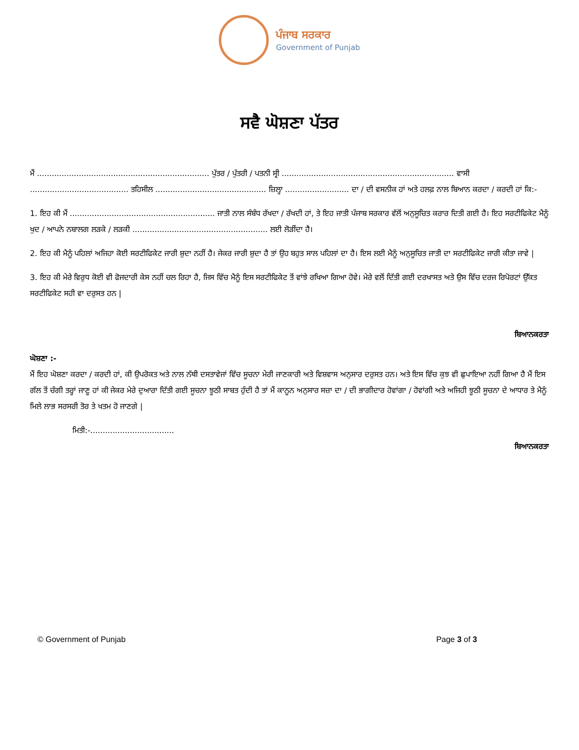ਪੰਜਾਬ ਸਰਕਾਰ
Government of Punjab
ਸਵੈ ਘੋਸ਼ਣਾ ਪੱਤਰ
ਮੈਂ ...................................................................... ਪੁੱਤਰ / ਪੁੱਤਰੀ / ਪਤਨੀ ਸ੍ਰੀ ...................................................................... ਵਾਸੀ ........................................ ਤਹਿਸੀਲ ............................................. ਜ਼ਿਲ੍ਹਾ .......................... ਦਾ / ਦੀ ਵਸਨੀਕ ਹਾਂ ਅਤੇ ਹਲਫ਼ ਨਾਲ ਬਿਆਨ ਕਰਦਾ / ਕਰਦੀ ਹਾਂ ਕਿ:-
1. ਇਹ ਕੀ ਮੈਂ ........................................................... ਜਾਤੀ ਨਾਲ ਸੰਬੰਧ ਰੱਖਦਾ / ਰੱਖਦੀ ਹਾਂ, ਤੇ ਇਹ ਜਾਤੀ ਪੰਜਾਬ ਸਰਕਾਰ ਵੱਲੋਂ ਅਨੁਸੂਚਿਤ ਕਰਾਰ ਦਿਤੀ ਗਈ ਹੈ। ਇਹ ਸਰਟੀਫਿਕੇਟ ਮੈਨੂੰ ਖੁਦ / ਆਪਨੇ ਨਬਾਲਗ ਲੜਕੇ / ਲੜਕੀ ....................................................... ਲਈ ਲੋੜੀਂਦਾ ਹੈ।
2. ਇਹ ਕੀ ਮੈਨੂੰ ਪਹਿਲਾਂ ਅਜਿਹਾ ਕੋਈ ਸਰਟੀਫਿਕੇਟ ਜਾਰੀ ਸ਼ੁਦਾ ਨਹੀਂ ਹੈ। ਜੇਕਰ ਜਾਰੀ ਸ਼ੁਦਾ ਹੈ ਤਾਂ ਉਹ ਬਹੁਤ ਸਾਲ ਪਹਿਲਾਂ ਦਾ ਹੈ। ਇਸ ਲਈ ਮੈਨੂੰ ਅਨੁਸੂਚਿਤ ਜਾਤੀ ਦਾ ਸਰਟੀਫਿਕੇਟ ਜਾਰੀ ਕੀਤਾ ਜਾਵੇ |
3. ਇਹ ਕੀ ਮੇਰੇ ਵਿਰੁਧ ਕੋਈ ਵੀ ਫੋਜਦਾਰੀ ਕੇਸ ਨਹੀਂ ਚਲ ਰਿਹਾ ਹੈ, ਜਿਸ ਵਿੱਚ ਮੈਨੂੰ ਇਸ ਸਰਟੀਫਿਕੇਟ ਤੋਂ ਵਾਂਝੇ ਰਖਿਆ ਗਿਆ ਹੋਵੇ। ਮੇਰੇ ਵਲੋਂ ਦਿੱਤੀ ਗਈ ਦਰਖਾਸਤ ਅਤੇ ਉਸ ਵਿੱਚ ਦਰਜ ਰਿਪੋਰਟਾਂ ਉੱਕਤ ਸਰਟੀਫਿਕੇਟ ਸਹੀ ਵਾ ਦਰੁਸਤ ਹਨ |
ਬਿਆਨਕਰਤਾ
ਘੋਸ਼ਣਾ :-
ਮੈਂ ਇਹ ਘੋਸ਼ਣਾ ਕਰਦਾ / ਕਰਦੀ ਹਾਂ, ਕੀ ਉਪਰੋਕਤ ਅਤੇ ਨਾਲ ਨੱਥੀ ਦਸਤਾਵੇਜਾਂ ਵਿੱਚ ਸੂਚਨਾ ਮੇਰੀ ਜਾਣਕਾਰੀ ਅਤੇ ਵਿਸ਼ਵਾਸ ਅਨੁਸਾਰ ਦਰੁਸਤ ਹਨ। ਅਤੇ ਇਸ ਵਿੱਚ ਕੁਝ ਵੀ ਛੁਪਾਇਆ ਨਹੀਂ ਗਿਆ ਹੈ ਮੈਂ ਇਸ ਗੱਲ ਤੋਂ ਚੰਗੀ ਤਰ੍ਹਾਂ ਜਾਣੂ ਹਾਂ ਕੀ ਜੇਕਰ ਮੇਰੇ ਦੁਆਰਾ ਦਿੱਤੀ ਗਈ ਸੂਚਨਾ ਝੂਠੀ ਸਾਬਤ ਹੁੰਦੀ ਹੈ ਤਾਂ ਮੈਂ ਕਾਨੂਨ ਅਨੁਸਾਰ ਸਜ਼ਾ ਦਾ / ਦੀ ਭਾਗੀਦਾਰ ਹੋਵਾਂਗਾ / ਹੋਵਾਂਗੀ ਅਤੇ ਅਜਿਹੀ ਝੂਠੀ ਸੂਚਨਾ ਦੇ ਆਧਾਰ ਤੇ ਮੈਨੂੰ ਮਿਲੇ ਲਾਭ ਸਰਸਰੀ ਤੋਰ ਤੇ ਖਤਮ ਹੋ ਜਾਣਗੇ |
ਮਿਤੀ:-..................................
ਬਿਆਨਕਰਤਾ
© Government of Punjab Page 3 of 3